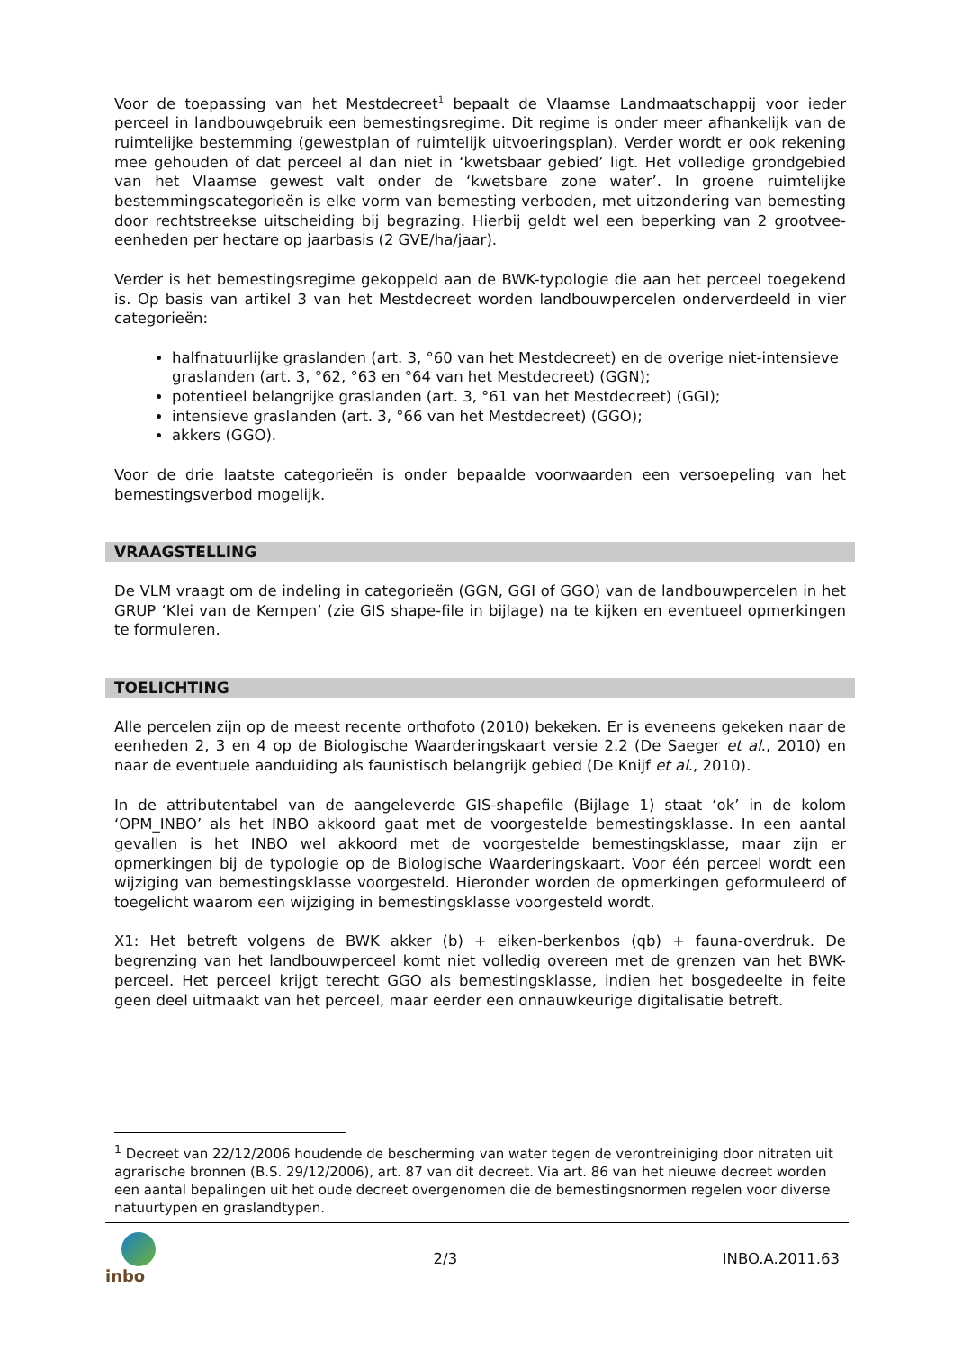Voor de toepassing van het Mestdecreet<sup>1</sup> bepaalt de Vlaamse Landmaatschappij voor ieder perceel in landbouwgebruik een bemestingsregime. Dit regime is onder meer afhankelijk van de ruimtelijke bestemming (gewestplan of ruimtelijk uitvoeringsplan). Verder wordt er ook rekening mee gehouden of dat perceel al dan niet in ‘kwetsbaar gebied’ ligt. Het volledige grondgebied van het Vlaamse gewest valt onder de ‘kwetsbare zone water’. In groene ruimtelijke bestemmingscategorieën is elke vorm van bemesting verboden, met uitzondering van bemesting door rechtstreekse uitscheiding bij begrazing. Hierbij geldt wel een beperking van 2 grootvee-eenheden per hectare op jaarbasis (2 GVE/ha/jaar).
Verder is het bemestingsregime gekoppeld aan de BWK-typologie die aan het perceel toegekend is. Op basis van artikel 3 van het Mestdecreet worden landbouwpercelen onderverdeeld in vier categorieën:
halfnatuurlijke graslanden (art. 3, °60 van het Mestdecreet) en de overige niet-intensieve graslanden (art. 3, °62, °63 en °64 van het Mestdecreet) (GGN);
potentieel belangrijke graslanden (art. 3, °61 van het Mestdecreet) (GGI);
intensieve graslanden (art. 3, °66 van het Mestdecreet) (GGO);
akkers (GGO).
Voor de drie laatste categorieën is onder bepaalde voorwaarden een versoepeling van het bemestingsverbod mogelijk.
VRAAGSTELLING
De VLM vraagt om de indeling in categorieën (GGN, GGI of GGO) van de landbouwpercelen in het GRUP ‘Klei van de Kempen’ (zie GIS shape-file in bijlage) na te kijken en eventueel opmerkingen te formuleren.
TOELICHTING
Alle percelen zijn op de meest recente orthofoto (2010) bekeken. Er is eveneens gekeken naar de eenheden 2, 3 en 4 op de Biologische Waarderingskaart versie 2.2 (De Saeger et al., 2010) en naar de eventuele aanduiding als faunistisch belangrijk gebied (De Knijf et al., 2010).
In de attributentabel van de aangeleverde GIS-shapefile (Bijlage 1) staat ‘ok’ in de kolom ‘OPM_INBO’ als het INBO akkoord gaat met de voorgestelde bemestingsklasse. In een aantal gevallen is het INBO wel akkoord met de voorgestelde bemestingsklasse, maar zijn er opmerkingen bij de typologie op de Biologische Waarderingskaart. Voor één perceel wordt een wijziging van bemestingsklasse voorgesteld. Hieronder worden de opmerkingen geformuleerd of toegelicht waarom een wijziging in bemestingsklasse voorgesteld wordt.
X1: Het betreft volgens de BWK akker (b) + eiken-berkenbos (qb) + fauna-overdruk. De begrenzing van het landbouwperceel komt niet volledig overeen met de grenzen van het BWK-perceel. Het perceel krijgt terecht GGO als bemestingsklasse, indien het bosgedeelte in feite geen deel uitmaakt van het perceel, maar eerder een onnauwkeurige digitalisatie betreft.
<sup>1</sup> Decreet van 22/12/2006 houdende de bescherming van water tegen de verontreiniging door nitraten uit agrarische bronnen (B.S. 29/12/2006), art. 87 van dit decreet. Via art. 86 van het nieuwe decreet worden een aantal bepalingen uit het oude decreet overgenomen die de bemestingsnormen regelen voor diverse natuurtypen en graslandtypen.
inbo 2/3 INBO.A.2011.63